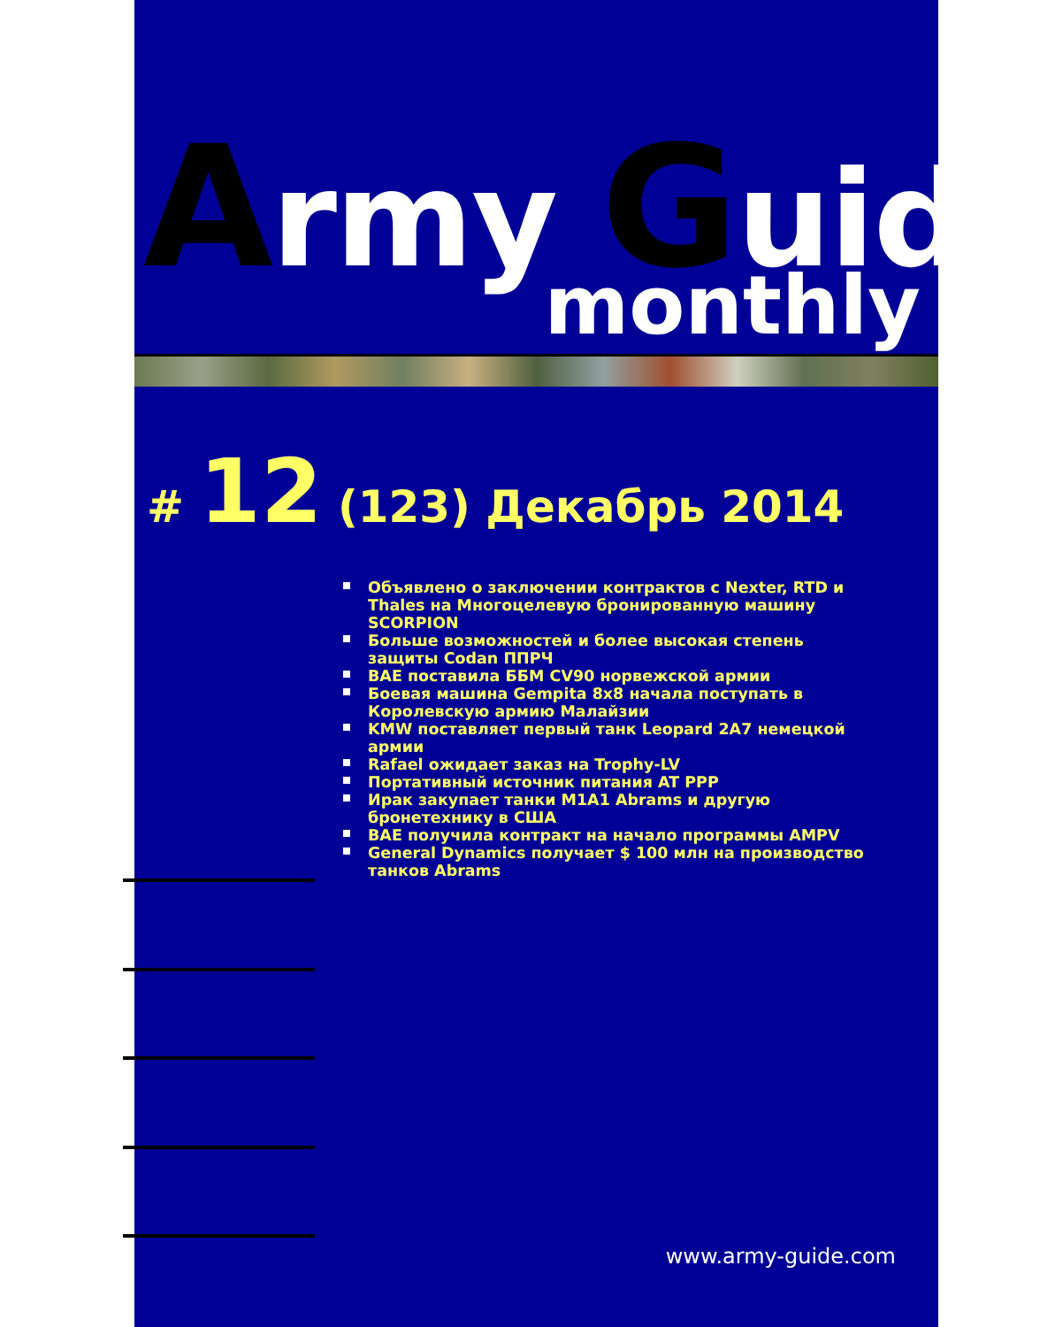Army Guide
monthly
# 12 (123) Декабрь 2014
Объявлено о заключении контрактов с Nexter, RTD и Thales на Многоцелевую бронированную машину SCORPION
Больше возможностей и более высокая степень защиты Codan ППРЧ
BAE поставила ББМ CV90 норвежской армии
Боевая машина Gempita 8x8 начала поступать в Королевскую армию Малайзии
KMW поставляет первый танк Leopard 2A7 немецкой армии
Rafael ожидает заказ на Trophy-LV
Портативный источник питания AT PPP
Ирак закупает танки M1A1 Abrams и другую бронетехнику в США
BAE получила контракт на начало программы AMPV
General Dynamics получает $ 100 млн на производство танков Abrams
www.army-guide.com